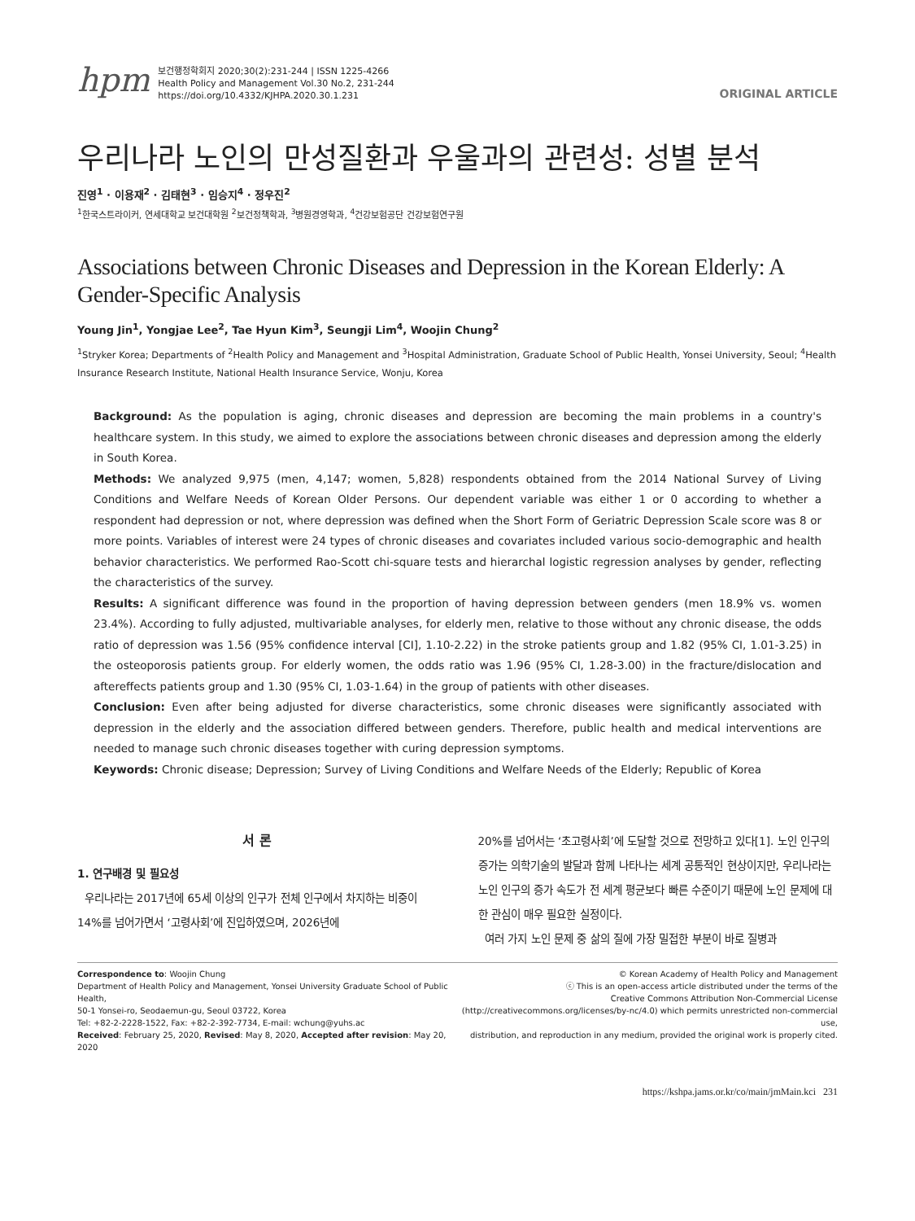hpm
보건행정학회지 2020;30(2):231-244 | ISSN 1225-4266
Health Policy and Management Vol.30 No.2, 231-244
https://doi.org/10.4332/KJHPA.2020.30.1.231
ORIGINAL ARTICLE
우리나라 노인의 만성질환과 우울과의 관련성: 성별 분석
진영<sup>1</sup> · 이용재<sup>2</sup> · 김태현<sup>3</sup> · 임승지<sup>4</sup> · 정우진<sup>2</sup>
<sup>1</sup> 한국스트라이커, 연세대학교 보건대학원 <sup>2</sup>보건정책학과, <sup>3</sup>병원경영학과, <sup>4</sup>건강보험공단 건강보험연구원
Associations between Chronic Diseases and Depression in the Korean Elderly: A Gender-Specific Analysis
Young Jin<sup>1</sup>, Yongjae Lee<sup>2</sup>, Tae Hyun Kim<sup>3</sup>, Seungji Lim<sup>4</sup>, Woojin Chung<sup>2</sup>
<sup>1</sup> Stryker Korea; Departments of <sup>2</sup>Health Policy and Management and <sup>3</sup>Hospital Administration, Graduate School of Public Health, Yonsei University, Seoul; <sup>4</sup>Health Insurance Research Institute, National Health Insurance Service, Wonju, Korea
Background: As the population is aging, chronic diseases and depression are becoming the main problems in a country's healthcare system. In this study, we aimed to explore the associations between chronic diseases and depression among the elderly in South Korea.
Methods: We analyzed 9,975 (men, 4,147; women, 5,828) respondents obtained from the 2014 National Survey of Living Conditions and Welfare Needs of Korean Older Persons. Our dependent variable was either 1 or 0 according to whether a respondent had depression or not, where depression was defined when the Short Form of Geriatric Depression Scale score was 8 or more points. Variables of interest were 24 types of chronic diseases and covariates included various socio-demographic and health behavior characteristics. We performed Rao-Scott chi-square tests and hierarchal logistic regression analyses by gender, reflecting the characteristics of the survey.
Results: A significant difference was found in the proportion of having depression between genders (men 18.9% vs. women 23.4%). According to fully adjusted, multivariable analyses, for elderly men, relative to those without any chronic disease, the odds ratio of depression was 1.56 (95% confidence interval [CI], 1.10-2.22) in the stroke patients group and 1.82 (95% CI, 1.01-3.25) in the osteoporosis patients group. For elderly women, the odds ratio was 1.96 (95% CI, 1.28-3.00) in the fracture/dislocation and aftereffects patients group and 1.30 (95% CI, 1.03-1.64) in the group of patients with other diseases.
Conclusion: Even after being adjusted for diverse characteristics, some chronic diseases were significantly associated with depression in the elderly and the association differed between genders. Therefore, public health and medical interventions are needed to manage such chronic diseases together with curing depression symptoms.
Keywords: Chronic disease; Depression; Survey of Living Conditions and Welfare Needs of the Elderly; Republic of Korea
서 론
1. 연구배경 및 필요성
우리나라는 2017년에 65세 이상의 인구가 전체 인구에서 차지하는 비중이 14%를 넘어가면서 ‘고령사회’에 진입하였으며, 2026년에
20%를 넘어서는 ‘초고령사회’에 도달할 것으로 전망하고 있다[1]. 노인 인구의 증가는 의학기술의 발달과 함께 나타나는 세계 공통적인 현상이지만, 우리나라는 노인 인구의 증가 속도가 전 세계 평균보다 빠른 수준이기 때문에 노인 문제에 대한 관심이 매우 필요한 실정이다.
여러 가지 노인 문제 중 삶의 질에 가장 밀접한 부분이 바로 질병과
Correspondence to: Woojin Chung
Department of Health Policy and Management, Yonsei University Graduate School of Public Health,
50-1 Yonsei-ro, Seodaemun-gu, Seoul 03722, Korea
Tel: +82-2-2228-1522, Fax: +82-2-392-7734, E-mail: wchung@yuhs.ac
Received: February 25, 2020, Revised: May 8, 2020, Accepted after revision: May 20, 2020
© Korean Academy of Health Policy and Management
ⓒ This is an open-access article distributed under the terms of the
Creative Commons Attribution Non-Commercial License
(http://creativecommons.org/licenses/by-nc/4.0) which permits unrestricted non-commercial use,
distribution, and reproduction in any medium, provided the original work is properly cited.
https://kshpa.jams.or.kr/co/main/jmMain.kci 231